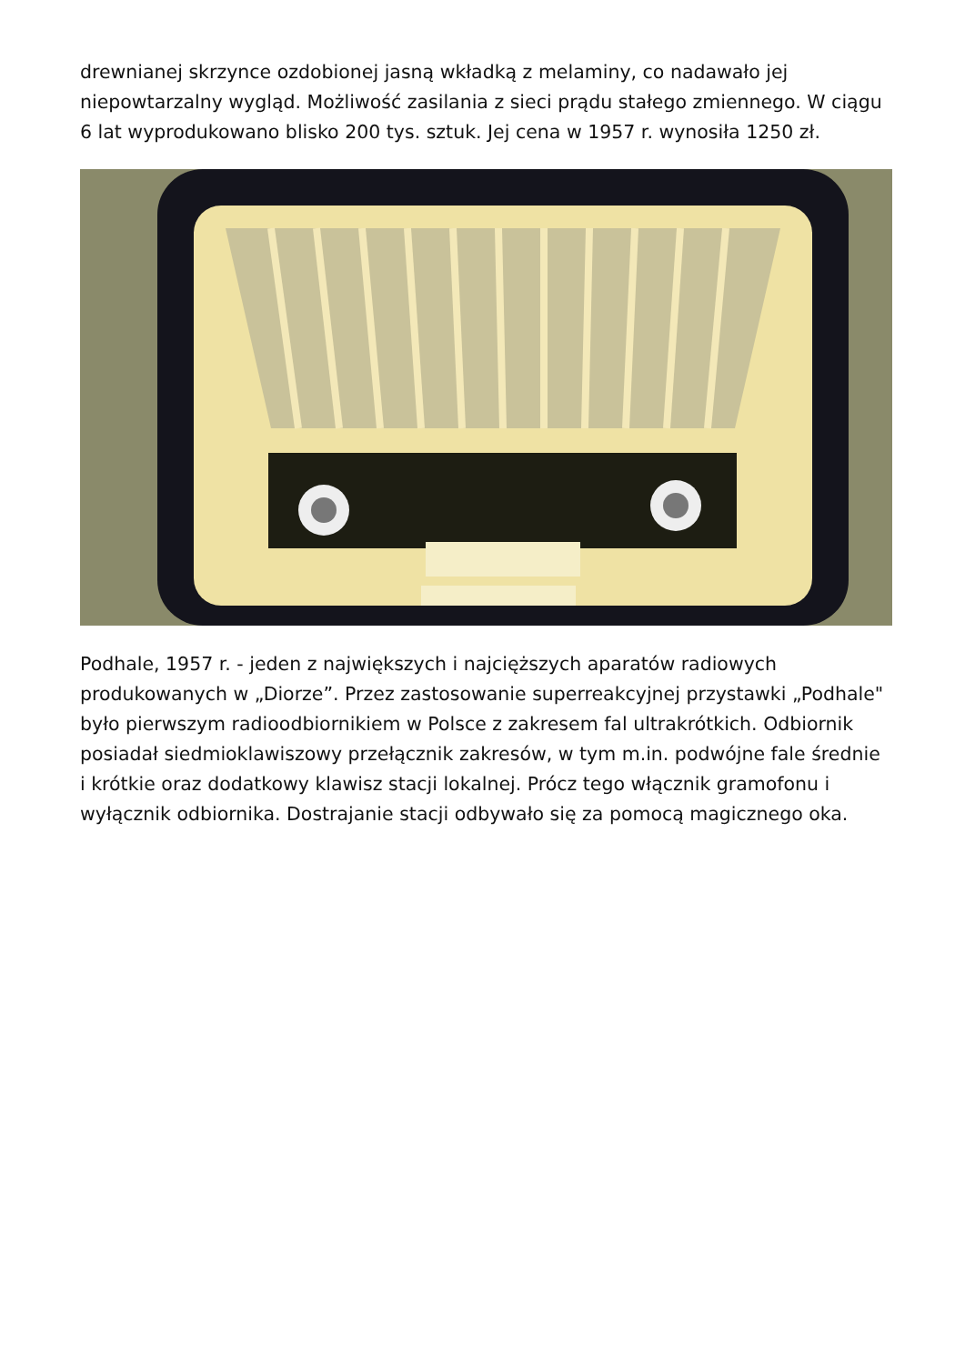drewnianej skrzynce ozdobionej jasną wkładką z melaminy, co nadawało jej niepowtarzalny wygląd. Możliwość zasilania z sieci prądu stałego zmiennego. W ciągu 6 lat wyprodukowano blisko 200 tys. sztuk. Jej cena w 1957 r. wynosiła 1250 zł.
Podhale, 1957 r. - jeden z największych i najcięższych aparatów radiowych produkowanych w „Diorze”. Przez zastosowanie superreakcyjnej przystawki „Podhale" było pierwszym radioodbiornikiem w Polsce z zakresem fal ultrakrótkich. Odbiornik posiadał siedmioklawiszowy przełącznik zakresów, w tym m.in. podwójne fale średnie i krótkie oraz dodatkowy klawisz stacji lokalnej. Prócz tego włącznik gramofonu i wyłącznik odbiornika. Dostrajanie stacji odbywało się za pomocą magicznego oka.